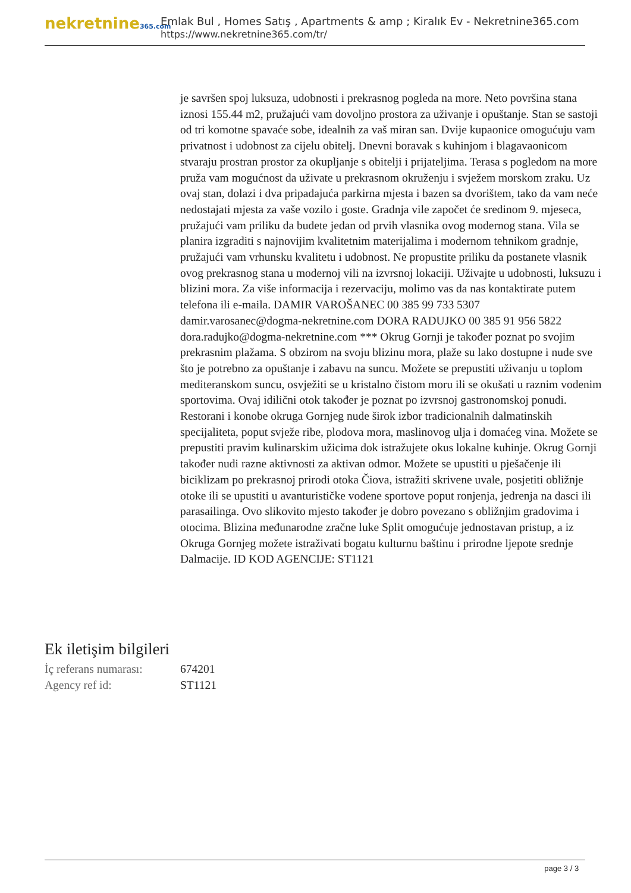nekretnine365.com
Emlak Bul , Homes Satış , Apartments & amp ; Kiralık Ev - Nekretnine365.com
https://www.nekretnine365.com/tr/
je savršen spoj luksuza, udobnosti i prekrasnog pogleda na more. Neto površina stana iznosi 155.44 m2, pružajući vam dovoljno prostora za uživanje i opuštanje. Stan se sastoji od tri komotne spavaće sobe, idealnih za vaš miran san. Dvije kupaonice omogućuju vam privatnost i udobnost za cijelu obitelj. Dnevni boravak s kuhinjom i blagavaonicom stvaraju prostran prostor za okupljanje s obitelji i prijateljima. Terasa s pogledom na more pruža vam mogućnost da uživate u prekrasnom okruženju i svježem morskom zraku. Uz ovaj stan, dolazi i dva pripadajuća parkirna mjesta i bazen sa dvorištem, tako da vam neće nedostajati mjesta za vaše vozilo i goste. Gradnja vile započet će sredinom 9. mjeseca, pružajući vam priliku da budete jedan od prvih vlasnika ovog modernog stana. Vila se planira izgraditi s najnovijim kvalitetnim materijalima i modernom tehnikom gradnje, pružajući vam vrhunsku kvalitetu i udobnost. Ne propustite priliku da postanete vlasnik ovog prekrasnog stana u modernoj vili na izvrsnoj lokaciji. Uživajte u udobnosti, luksuzu i blizini mora. Za više informacija i rezervaciju, molimo vas da nas kontaktirate putem telefona ili e-maila. DAMIR VAROŠANEC 00 385 99 733 5307 damir.varosanec@dogma-nekretnine.com DORA RADUJKO 00 385 91 956 5822 dora.radujko@dogma-nekretnine.com *** Okrug Gornji je također poznat po svojim prekrasnim plažama. S obzirom na svoju blizinu mora, plaže su lako dostupne i nude sve što je potrebno za opuštanje i zabavu na suncu. Možete se prepustiti uživanju u toplom mediteranskom suncu, osvježiti se u kristalno čistom moru ili se okušati u raznim vodenim sportovima. Ovaj idilični otok također je poznat po izvrsnoj gastronomskoj ponudi. Restorani i konobe okruga Gornjeg nude širok izbor tradicionalnih dalmatinskih specijaliteta, poput svježe ribe, plodova mora, maslinovog ulja i domaćeg vina. Možete se prepustiti pravim kulinarskim užicima dok istražujete okus lokalne kuhinje. Okrug Gornji također nudi razne aktivnosti za aktivan odmor. Možete se upustiti u pješačenje ili biciklizam po prekrasnoj prirodi otoka Čiova, istražiti skrivene uvale, posjetiti obližnje otoke ili se upustiti u avanturističke vodene sportove poput ronjenja, jedrenja na dasci ili parasailinga. Ovo slikovito mjesto također je dobro povezano s obližnjim gradovima i otocima. Blizina međunarodne zračne luke Split omogućuje jednostavan pristup, a iz Okruga Gornjeg možete istraživati bogatu kulturnu baštinu i prirodne ljepote srednje Dalmacije. ID KOD AGENCIJE: ST1121
Ek iletişim bilgileri
| İç referans numarası: | 674201 |
| Agency ref id: | ST1121 |
page 3 / 3